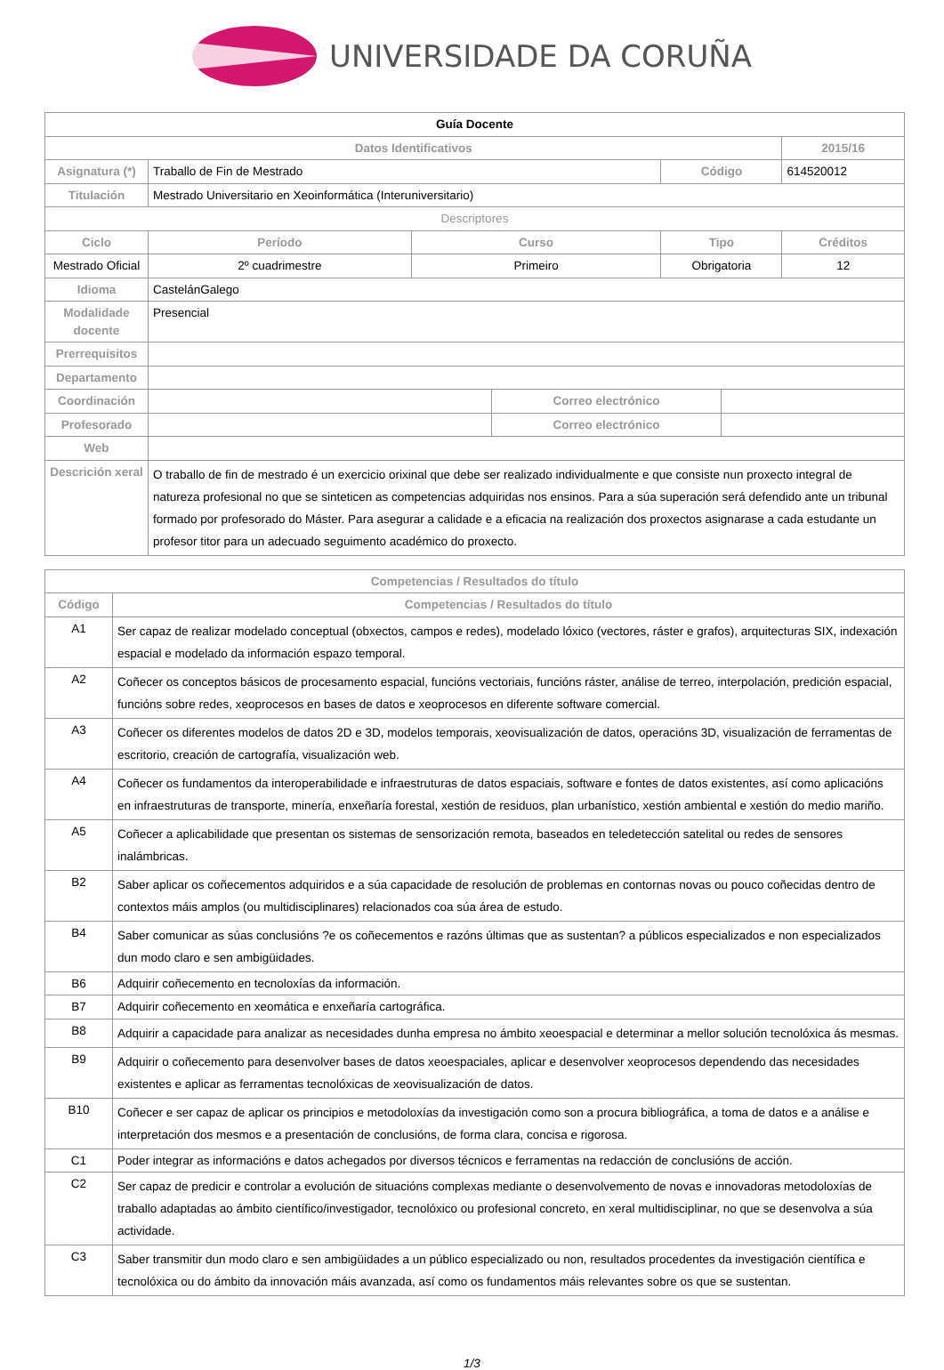UNIVERSIDADE DA CORUÑA
| Guía Docente | | | | | | |
| Datos Identificativos | | | | | | 2015/16 |
| Asignatura (*) | Traballo de Fin de Mestrado | | | Código | | 614520012 |
| Titulación | Mestrado Universitario en Xeoinformática (Interuniversitario) | | | | | |
| Descriptores | | | | | | |
| Ciclo | Período | Curso | | Tipo | | Créditos |
| Mestrado Oficial | 2º cuadrimestre | Primeiro | | Obrigatoria | | 12 |
| Idioma | CastelánGalego | | | | | |
| Modalidade docente | Presencial | | | | | |
| Prerrequisitos | | | | | | |
| Departamento | | | | | | |
| Coordinación | | | Correo electrónico | | | |
| Profesorado | | | Correo electrónico | | | |
| Web | | | | | | |
| Descrición xeral | O traballo de fin de mestrado é un exercicio orixinal que debe ser realizado individualmente e que consiste nun proxecto integral de natureza profesional no que se sinteticen as competencias adquiridas nos ensinos. Para a súa superación será defendido ante un tribunal formado por profesorado do Máster. Para asegurar a calidade e a eficacia na realización dos proxectos asignarase a cada estudante un profesor titor para un adecuado seguimento académico do proxecto. | | | | | |
| Competencias / Resultados do título | |
| Código | Competencias / Resultados do título |
| A1 | Ser capaz de realizar modelado conceptual (obxectos, campos e redes), modelado lóxico (vectores, ráster e grafos), arquitecturas SIX, indexación espacial e modelado da información espazo temporal. |
| A2 | Coñecer os conceptos básicos de procesamento espacial, funcións vectoriais, funcións ráster, análise de terreo, interpolación, predición espacial, funcións sobre redes, xeoprocesos en bases de datos e xeoprocesos en diferente software comercial. |
| A3 | Coñecer os diferentes modelos de datos 2D e 3D, modelos temporais, xeovisualización de datos, operacións 3D, visualización de ferramentas de escritorio, creación de cartografía, visualización web. |
| A4 | Coñecer os fundamentos da interoperabilidade e infraestruturas de datos espaciais, software e fontes de datos existentes, así como aplicacións en infraestruturas de transporte, minería, enxeñaría forestal, xestión de residuos, plan urbanístico, xestión ambiental e xestión do medio mariño. |
| A5 | Coñecer a aplicabilidade que presentan os sistemas de sensorización remota, baseados en teledetección satelital ou redes de sensores inalámbricas. |
| B2 | Saber aplicar os coñecementos adquiridos e a súa capacidade de resolución de problemas en contornas novas ou pouco coñecidas dentro de contextos máis amplos (ou multidisciplinares) relacionados coa súa área de estudo. |
| B4 | Saber comunicar as súas conclusións ?e os coñecementos e razóns últimas que as sustentan? a públicos especializados e non especializados dun modo claro e sen ambigüidades. |
| B6 | Adquirir coñecemento en tecnoloxías da información. |
| B7 | Adquirir coñecemento en xeomática e enxeñaría cartográfica. |
| B8 | Adquirir a capacidade para analizar as necesidades dunha empresa no ámbito xeoespacial e determinar a mellor solución tecnolóxica ás mesmas. |
| B9 | Adquirir o coñecemento para desenvolver bases de datos xeoespaciales, aplicar e desenvolver xeoprocesos dependendo das necesidades existentes e aplicar as ferramentas tecnolóxicas de xeovisualización de datos. |
| B10 | Coñecer e ser capaz de aplicar os principios e metodoloxías da investigación como son a procura bibliográfica, a toma de datos e a análise e interpretación dos mesmos e a presentación de conclusións, de forma clara, concisa e rigorosa. |
| C1 | Poder integrar as informacións e datos achegados por diversos técnicos e ferramentas na redacción de conclusións de acción. |
| C2 | Ser capaz de predicir e controlar a evolución de situacións complexas mediante o desenvolvemento de novas e innovadoras metodoloxías de traballo adaptadas ao ámbito científico/investigador, tecnolóxico ou profesional concreto, en xeral multidisciplinar, no que se desenvolva a súa actividade. |
| C3 | Saber transmitir dun modo claro e sen ambigüidades a un público especializado ou non, resultados procedentes da investigación científica e tecnolóxica ou do ámbito da innovación máis avanzada, así como os fundamentos máis relevantes sobre os que se sustentan. |
1/3